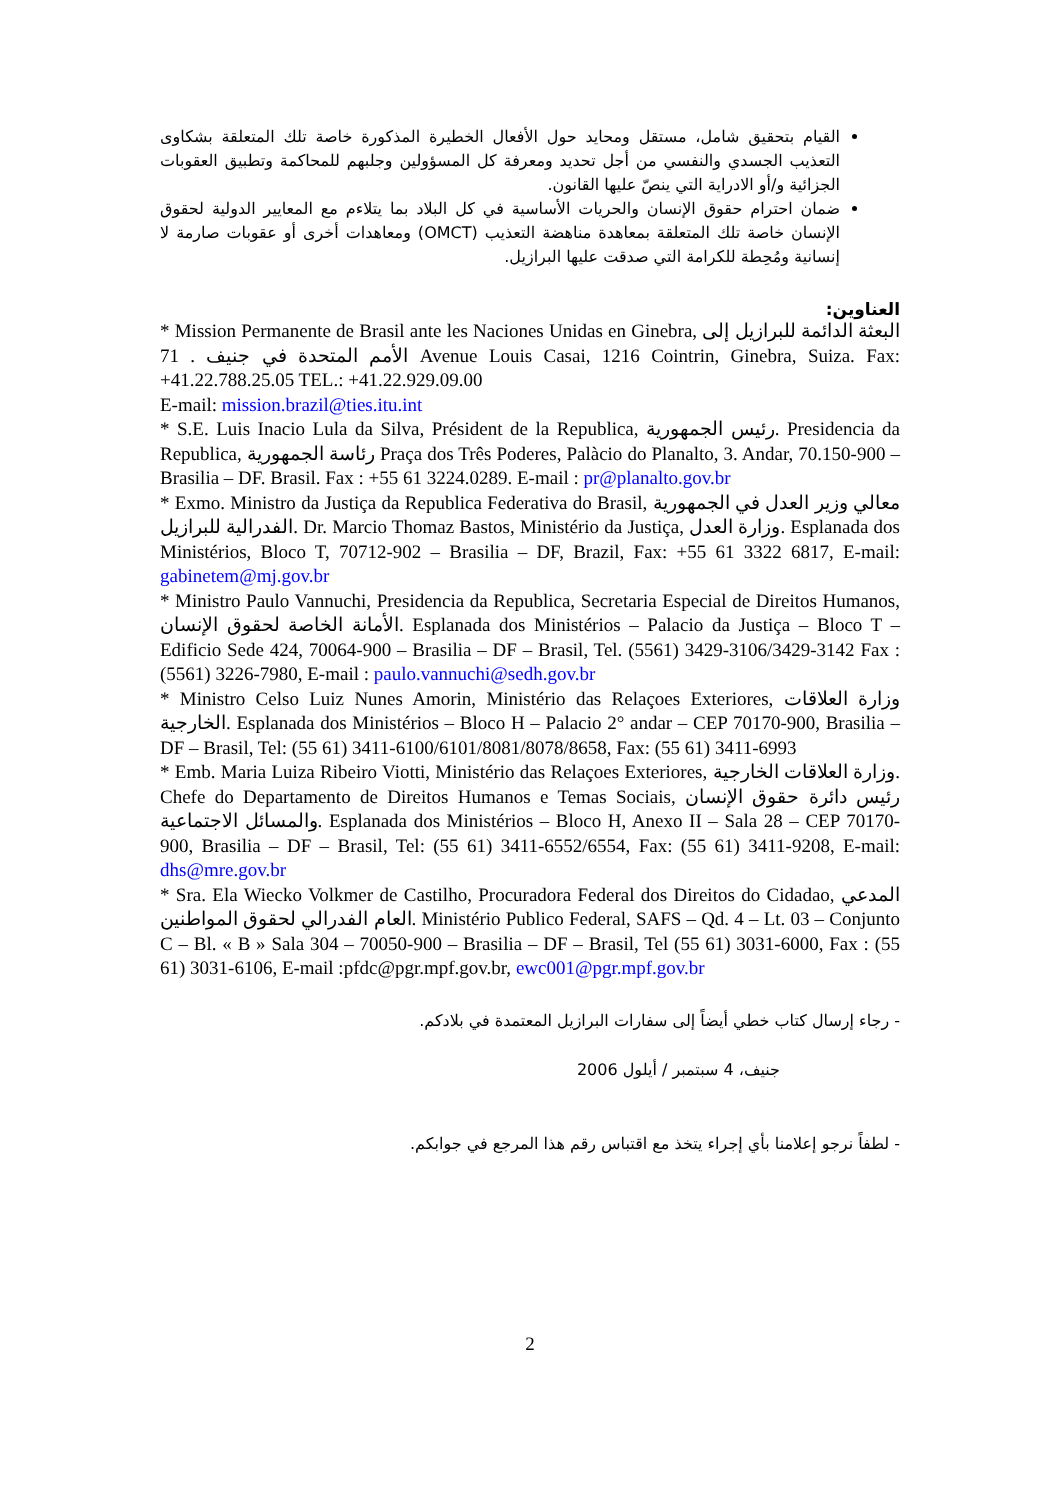القيام بتحقيق شامل، مستقل ومحايد حول الأفعال الخطيرة المذكورة خاصة تلك المتعلقة بشكاوى التعذيب الجسدي والنفسي من أجل تحديد ومعرفة كل المسؤولين وجلبهم للمحاكمة وتطبيق العقوبات الجزائية و/أو الادراية التي ينصّ عليها القانون.
ضمان احترام حقوق الإنسان والحريات الأساسية في كل البلاد بما يتلاءم مع المعايير الدولية لحقوق الإنسان خاصة تلك المتعلقة بمعاهدة مناهضة التعذيب (OMCT) ومعاهدات أخرى أو عقوبات صارمة لا إنسانية ومُحِطة للكرامة التي صدقت عليها البرازيل.
العناوين:
* Mission Permanente de Brasil ante les Naciones Unidas en Ginebra, البعثة الدائمة للبرازيل إلى الأمم المتحدة في جنيف . 71 Avenue Louis Casai, 1216 Cointrin, Ginebra, Suiza. Fax: +41.22.788.25.05 TEL.: +41.22.929.09.00
E-mail: mission.brazil@ties.itu.int
* S.E. Luis Inacio Lula da Silva, Président de la Republica, رئيس الجمهورية. Presidencia da Republica, رئاسة الجمهورية Praça dos Três Poderes, Palàcio do Planalto, 3. Andar, 70.150-900 – Brasilia – DF. Brasil. Fax : +55 61 3224.0289. E-mail : pr@planalto.gov.br
* Exmo. Ministro da Justiça da Republica Federativa do Brasil, معالي وزير العدل في الجمهورية الفدرالية للبرازيل. Dr. Marcio Thomaz Bastos, Ministério da Justiça, وزارة العدل. Esplanada dos Ministérios, Bloco T, 70712-902 – Brasilia – DF, Brazil, Fax: +55 61 3322 6817, E-mail: gabinetem@mj.gov.br
* Ministro Paulo Vannuchi, Presidencia da Republica, Secretaria Especial de Direitos Humanos, الأمانة الخاصة لحقوق الإنسان. Esplanada dos Ministérios – Palacio da Justiça – Bloco T – Edificio Sede 424, 70064-900 – Brasilia – DF – Brasil, Tel. (5561) 3429-3106/3429-3142 Fax : (5561) 3226-7980, E-mail : paulo.vannuchi@sedh.gov.br
* Ministro Celso Luiz Nunes Amorin, Ministério das Relaçoes Exteriores, وزارة العلاقات الخارجية. Esplanada dos Ministérios – Bloco H – Palacio 2° andar – CEP 70170-900, Brasilia – DF – Brasil, Tel: (55 61) 3411-6100/6101/8081/8078/8658, Fax: (55 61) 3411-6993
* Emb. Maria Luiza Ribeiro Viotti, Ministério das Relaçoes Exteriores, وزارة العلاقات الخارجية. Chefe do Departamento de Direitos Humanos e Temas Sociais, رئيس دائرة حقوق الإنسان والمسائل الاجتماعية. Esplanada dos Ministérios – Bloco H, Anexo II – Sala 28 – CEP 70170-900, Brasilia – DF – Brasil, Tel: (55 61) 3411-6552/6554, Fax: (55 61) 3411-9208, E-mail: dhs@mre.gov.br
* Sra. Ela Wiecko Volkmer de Castilho, Procuradora Federal dos Direitos do Cidadao, المدعي العام الفدرالي لحقوق المواطنين. Ministério Publico Federal, SAFS – Qd. 4 – Lt. 03 – Conjunto C – Bl. « B » Sala 304 – 70050-900 – Brasilia – DF – Brasil, Tel (55 61) 3031-6000, Fax : (55 61) 3031-6106, E-mail :pfdc@pgr.mpf.gov.br, ewc001@pgr.mpf.gov.br
- رجاء إرسال كتاب خطي أيضاً إلى سفارات البرازيل المعتمدة في بلادكم.
جنيف، 4 سبتمبر / أيلول 2006
- لطفاً نرجو إعلامنا بأي إجراء يتخذ مع اقتباس رقم هذا المرجع في جوابكم.
2